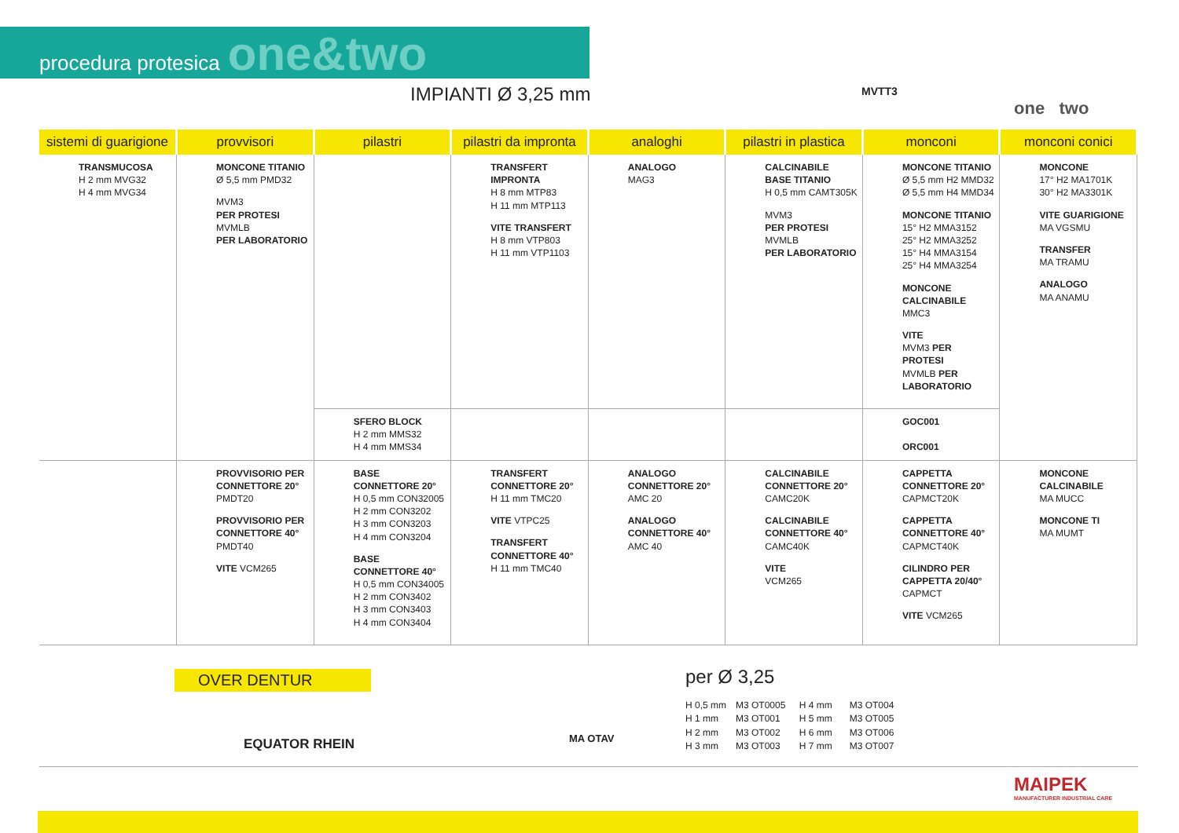procedura protesica one&two
IMPIANTI Ø 3,25 mm MVTT3
one two
| sistemi di guarigione | provvisori | pilastri | pilastri da impronta | analoghi | pilastri in plastica | monconi | monconi conici |
| --- | --- | --- | --- | --- | --- | --- | --- |
| TRANSMUCOSA H 2 mm MVG32 H 4 mm MVG34 | MONCONE TITANIO Ø 5,5 mm PMD32 MVM3 PER PROTESI MVMLB PER LABORATORIO | | TRANSFERT IMPRONTA H 8 mm MTP83 H 11 mm MTP113 VITE TRANSFERT H 8 mm VTP803 H 11 mm VTP1103 | ANALOGO MAG3 | CALCINABILE BASE TITANIO H 0,5 mm CAMT305K MVM3 PER PROTESI MVMLB PER LABORATORIO | MONCONE TITANIO Ø 5,5 mm H2 MMD32 Ø 5,5 mm H4 MMD34 MONCONE TITANIO 15° H2 MMA3152 25° H2 MMA3252 15° H4 MMA3154 25° H4 MMA3254 MONCONE CALCINABILE MMC3 VITE MVM3 PER PROTESI MVMLB PER LABORATORIO | MONCONE 17° H2 MA1701K 30° H2 MA3301K VITE GUARIGIONE MA VGSMU TRANSFER MA TRAMU ANALOGO MA ANAMU |
| | | SFERO BLOCK H 2 mm MMS32 H 4 mm MMS34 | | | | GOC001 ORC001 | |
| | PROVVISORIO PER CONNETTORE 20° PMDT20 PROVVISORIO PER CONNETTORE 40° PMDT40 VITE VCM265 | BASE CONNETTORE 20° H 0,5 mm CON32005 H 2 mm CON3202 H 3 mm CON3203 H 4 mm CON3204 BASE CONNETTORE 40° H 0,5 mm CON34005 H 2 mm CON3402 H 3 mm CON3403 H 4 mm CON3404 | TRANSFERT CONNETTORE 20° H 11 mm TMC20 VITE VTPC25 TRANSFERT CONNETTORE 40° H 11 mm TMC40 | ANALOGO CONNETTORE 20° AMC 20 ANALOGO CONNETTORE 40° AMC 40 | CALCINABILE CONNETTORE 20° CAMC20K CALCINABILE CONNETTORE 40° CAMC40K VITE VCM265 | CAPPETTA CONNETTORE 20° CAPMCT20K CAPPETTA CONNETTORE 40° CAPMCT40K CILINDRO PER CAPPETTA 20/40° CAPMCT VITE VCM265 | MONCONE CALCINABILE MA MUCC MONCONE TI MA MUMT |
OVER DENTUR
EQUATOR RHEIN MA OTAV
per Ø 3,25
H 0,5 mm M3 OT0005 H 4 mm M3 OT004
H 1 mm M3 OT001 H 5 mm M3 OT005
H 2 mm M3 OT002 H 6 mm M3 OT006
H 3 mm M3 OT003 H 7 mm M3 OT007
MAIPEK
MANUFACTURER INDUSTRIAL CARE